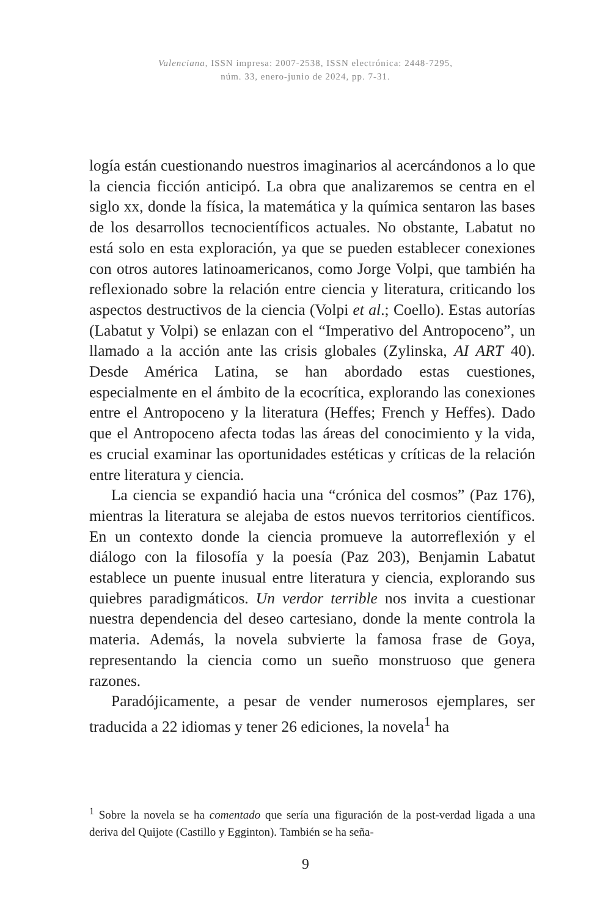Valenciana, ISSN impresa: 2007-2538, ISSN electrónica: 2448-7295,
núm. 33, enero-junio de 2024, pp. 7-31.
logía están cuestionando nuestros imaginarios al acercándonos a lo que la ciencia ficción anticipó. La obra que analizaremos se centra en el siglo xx, donde la física, la matemática y la química sentaron las bases de los desarrollos tecnocientíficos actuales. No obstante, Labatut no está solo en esta exploración, ya que se pueden establecer conexiones con otros autores latinoamericanos, como Jorge Volpi, que también ha reflexionado sobre la relación entre ciencia y literatura, criticando los aspectos destructivos de la ciencia (Volpi et al.; Coello). Estas autorías (Labatut y Volpi) se enlazan con el “Imperativo del Antropoceno”, un llamado a la acción ante las crisis globales (Zylinska, AI ART 40). Desde América Latina, se han abordado estas cuestiones, especialmente en el ámbito de la ecocrítica, explorando las conexiones entre el Antropoceno y la literatura (Heffes; French y Heffes). Dado que el Antropoceno afecta todas las áreas del conocimiento y la vida, es crucial examinar las oportunidades estéticas y críticas de la relación entre literatura y ciencia.
La ciencia se expandió hacia una “crónica del cosmos” (Paz 176), mientras la literatura se alejaba de estos nuevos territorios científicos. En un contexto donde la ciencia promueve la autorreflexión y el diálogo con la filosofía y la poesía (Paz 203), Benjamin Labatut establece un puente inusual entre literatura y ciencia, explorando sus quiebres paradigmáticos. Un verdor terrible nos invita a cuestionar nuestra dependencia del deseo cartesiano, donde la mente controla la materia. Además, la novela subvierte la famosa frase de Goya, representando la ciencia como un sueño monstruoso que genera razones.
Paradójicamente, a pesar de vender numerosos ejemplares, ser traducida a 22 idiomas y tener 26 ediciones, la novela<sup>1</sup> ha
<sup>1</sup> Sobre la novela se ha comentado que sería una figuración de la post-verdad ligada a una deriva del Quijote (Castillo y Egginton). También se ha seña-
9